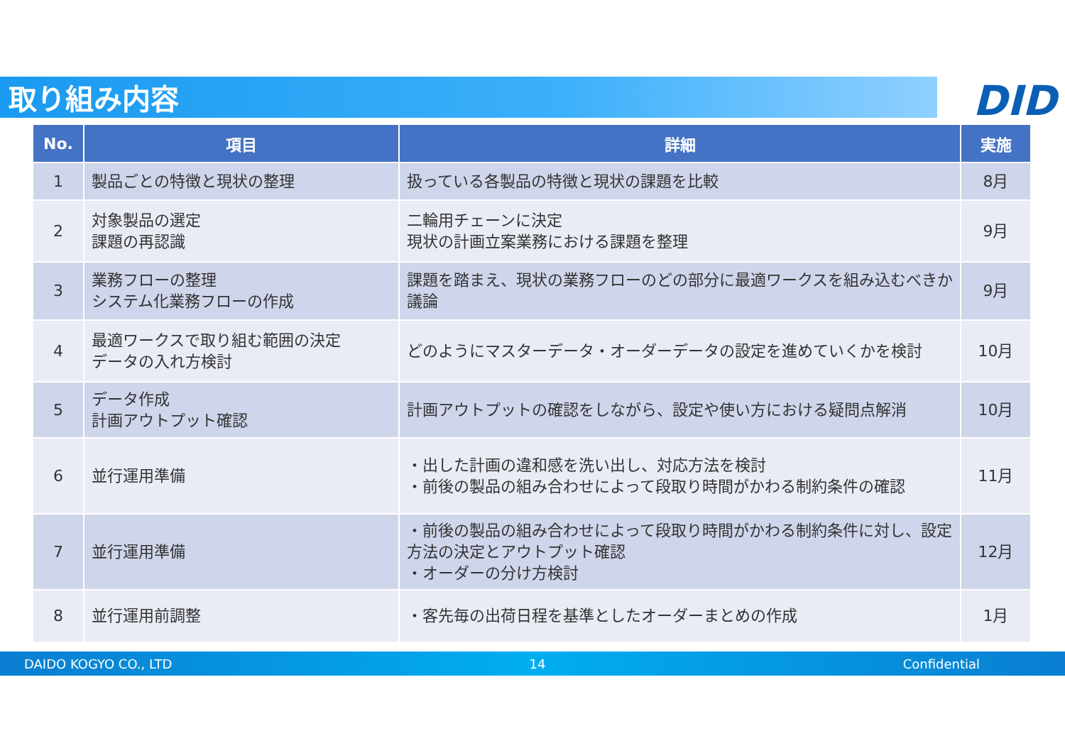取り組み内容
DID
| No. | 項目 | 詳細 | 実施 |
| --- | --- | --- | --- |
| 1 | 製品ごとの特徴と現状の整理 | 扱っている各製品の特徴と現状の課題を比較 | 8月 |
| 2 | 対象製品の選定 課題の再認識 | 二輪用チェーンに決定 現状の計画立案業務における課題を整理 | 9月 |
| 3 | 業務フローの整理 システム化業務フローの作成 | 課題を踏まえ、現状の業務フローのどの部分に最適ワークスを組み込むべきか議論 | 9月 |
| 4 | 最適ワークスで取り組む範囲の決定 データの入れ方検討 | どのようにマスターデータ・オーダーデータの設定を進めていくかを検討 | 10月 |
| 5 | データ作成 計画アウトプット確認 | 計画アウトプットの確認をしながら、設定や使い方における疑問点解消 | 10月 |
| 6 | 並行運用準備 | ・出した計画の違和感を洗い出し、対応方法を検討 ・前後の製品の組み合わせによって段取り時間がかわる制約条件の確認 | 11月 |
| 7 | 並行運用準備 | ・前後の製品の組み合わせによって段取り時間がかわる制約条件に対し、設定方法の決定とアウトプット確認 ・オーダーの分け方検討 | 12月 |
| 8 | 並行運用前調整 | ・客先毎の出荷日程を基準としたオーダーまとめの作成 | 1月 |
DAIDO KOGYO CO., LTD 14 Confidential